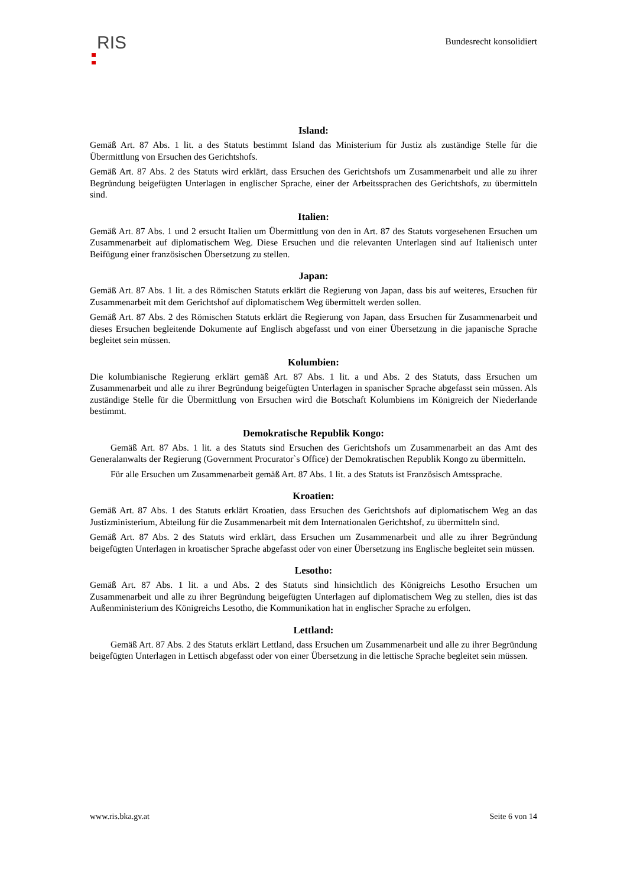RIS
Bundesrecht konsolidiert
Island:
Gemäß Art. 87 Abs. 1 lit. a des Statuts bestimmt Island das Ministerium für Justiz als zuständige Stelle für die Übermittlung von Ersuchen des Gerichtshofs.
Gemäß Art. 87 Abs. 2 des Statuts wird erklärt, dass Ersuchen des Gerichtshofs um Zusammenarbeit und alle zu ihrer Begründung beigefügten Unterlagen in englischer Sprache, einer der Arbeitssprachen des Gerichtshofs, zu übermitteln sind.
Italien:
Gemäß Art. 87 Abs. 1 und 2 ersucht Italien um Übermittlung von den in Art. 87 des Statuts vorgesehenen Ersuchen um Zusammenarbeit auf diplomatischem Weg. Diese Ersuchen und die relevanten Unterlagen sind auf Italienisch unter Beifügung einer französischen Übersetzung zu stellen.
Japan:
Gemäß Art. 87 Abs. 1 lit. a des Römischen Statuts erklärt die Regierung von Japan, dass bis auf weiteres, Ersuchen für Zusammenarbeit mit dem Gerichtshof auf diplomatischem Weg übermittelt werden sollen.
Gemäß Art. 87 Abs. 2 des Römischen Statuts erklärt die Regierung von Japan, dass Ersuchen für Zusammenarbeit und dieses Ersuchen begleitende Dokumente auf Englisch abgefasst und von einer Übersetzung in die japanische Sprache begleitet sein müssen.
Kolumbien:
Die kolumbianische Regierung erklärt gemäß Art. 87 Abs. 1 lit. a und Abs. 2 des Statuts, dass Ersuchen um Zusammenarbeit und alle zu ihrer Begründung beigefügten Unterlagen in spanischer Sprache abgefasst sein müssen. Als zuständige Stelle für die Übermittlung von Ersuchen wird die Botschaft Kolumbiens im Königreich der Niederlande bestimmt.
Demokratische Republik Kongo:
Gemäß Art. 87 Abs. 1 lit. a des Statuts sind Ersuchen des Gerichtshofs um Zusammenarbeit an das Amt des Generalanwalts der Regierung (Government Procurator`s Office) der Demokratischen Republik Kongo zu übermitteln.
Für alle Ersuchen um Zusammenarbeit gemäß Art. 87 Abs. 1 lit. a des Statuts ist Französisch Amtssprache.
Kroatien:
Gemäß Art. 87 Abs. 1 des Statuts erklärt Kroatien, dass Ersuchen des Gerichtshofs auf diplomatischem Weg an das Justizministerium, Abteilung für die Zusammenarbeit mit dem Internationalen Gerichtshof, zu übermitteln sind.
Gemäß Art. 87 Abs. 2 des Statuts wird erklärt, dass Ersuchen um Zusammenarbeit und alle zu ihrer Begründung beigefügten Unterlagen in kroatischer Sprache abgefasst oder von einer Übersetzung ins Englische begleitet sein müssen.
Lesotho:
Gemäß Art. 87 Abs. 1 lit. a und Abs. 2 des Statuts sind hinsichtlich des Königreichs Lesotho Ersuchen um Zusammenarbeit und alle zu ihrer Begründung beigefügten Unterlagen auf diplomatischem Weg zu stellen, dies ist das Außenministerium des Königreichs Lesotho, die Kommunikation hat in englischer Sprache zu erfolgen.
Lettland:
Gemäß Art. 87 Abs. 2 des Statuts erklärt Lettland, dass Ersuchen um Zusammenarbeit und alle zu ihrer Begründung beigefügten Unterlagen in Lettisch abgefasst oder von einer Übersetzung in die lettische Sprache begleitet sein müssen.
www.ris.bka.gv.at Seite 6 von 14